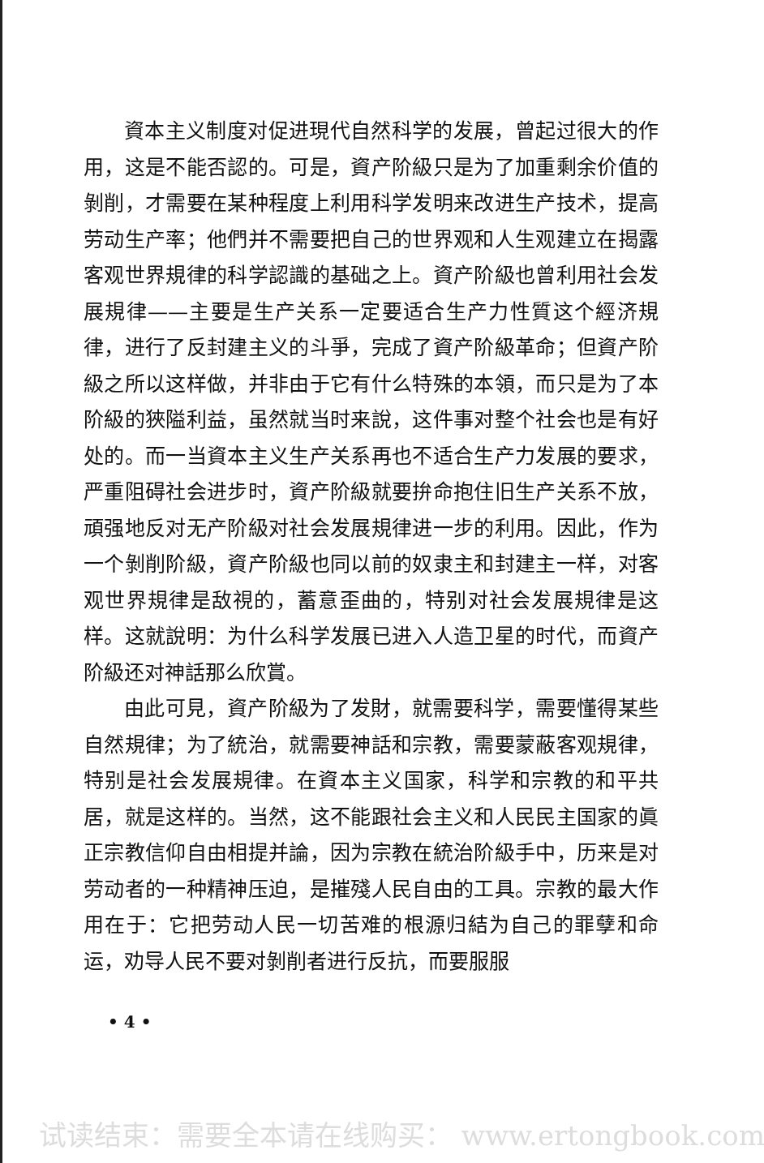資本主义制度对促进現代自然科学的发展，曾起过很大的作用，这是不能否認的。可是，資产阶級只是为了加重剩余价值的剝削，才需要在某种程度上利用科学发明来改进生产技术，提高劳动生产率；他們并不需要把自己的世界观和人生观建立在揭露客观世界規律的科学認識的基础之上。資产阶級也曾利用社会发展規律——主要是生产关系一定要适合生产力性質这个經济規律，进行了反封建主义的斗爭，完成了資产阶級革命；但資产阶級之所以这样做，并非由于它有什么特殊的本領，而只是为了本阶級的狹隘利益，虽然就当时来說，这件事对整个社会也是有好处的。而一当資本主义生产关系再也不适合生产力发展的要求，严重阻碍社会进步时，資产阶級就要拚命抱住旧生产关系不放，頑强地反对无产阶級对社会发展規律进一步的利用。因此，作为一个剝削阶級，資产阶級也同以前的奴隶主和封建主一样，对客观世界規律是敌視的，蓄意歪曲的，特别对社会发展規律是这样。这就說明：为什么科学发展已进入人造卫星的时代，而資产阶級还对神話那么欣賞。
由此可見，資产阶級为了发財，就需要科学，需要懂得某些自然規律；为了統治，就需要神話和宗教，需要蒙蔽客观規律，特别是社会发展規律。在資本主义国家，科学和宗教的和平共居，就是这样的。当然，这不能跟社会主义和人民民主国家的眞正宗教信仰自由相提并論，因为宗教在統治阶級手中，历来是对劳动者的一种精神压迫，是摧殘人民自由的工具。宗教的最大作用在于：它把劳动人民一切苦难的根源归結为自己的罪孽和命运，劝导人民不要对剝削者进行反抗，而要服服
• 4 •
试读结束：需要全本请在线购买： www.ertongbook.com